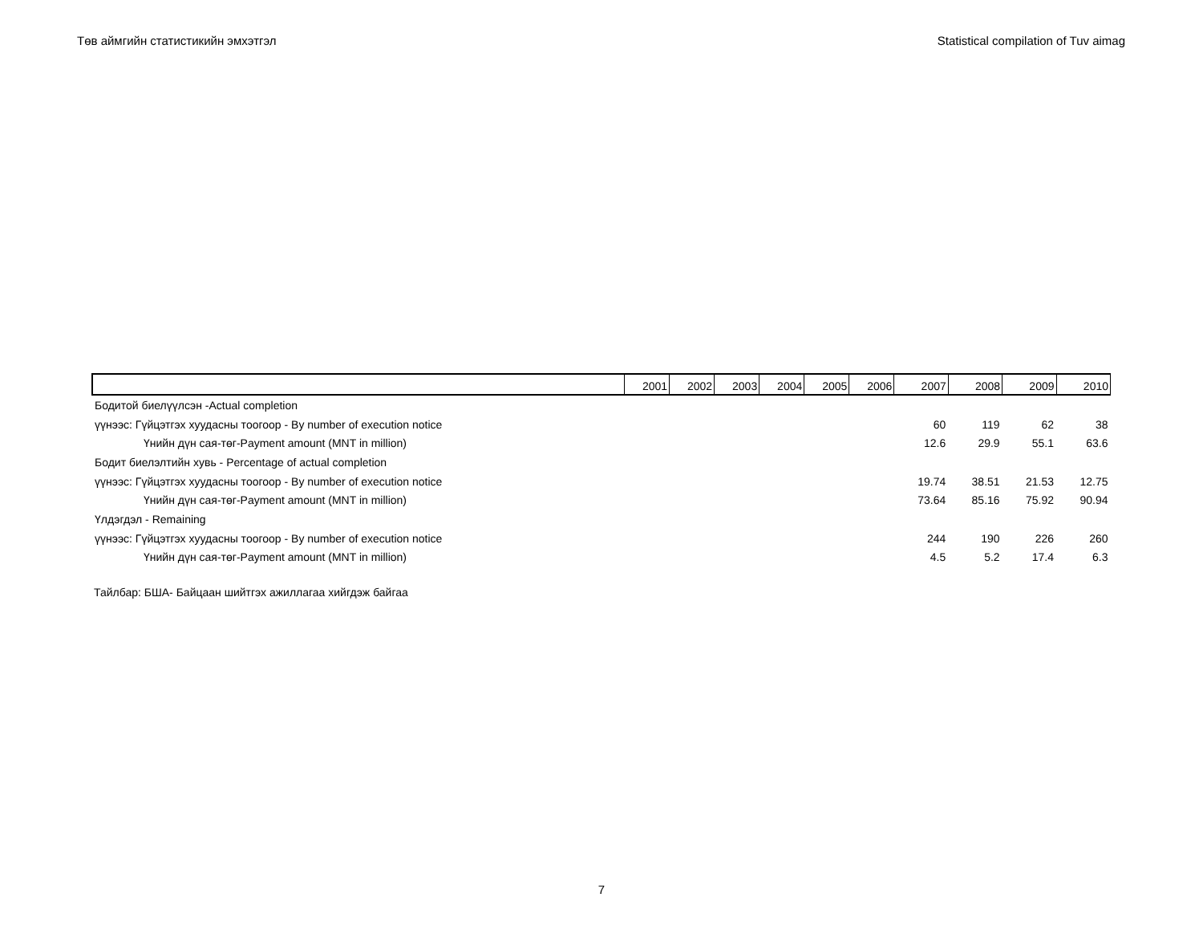Төв аймгийн статистикийн эмхэтгэл Statistical compilation of Tuv aimag
| | 2001 | 2002 | 2003 | 2004 | 2005 | 2006 | 2007 | 2008 | 2009 | 2010 |
| --- | --- | --- | --- | --- | --- | --- | --- | --- | --- | --- |
| Бодитой биелүүлсэн -Actual completion | | | | | | | | | | |
| үүнээс: Гүйцэтгэх хуудасны тоогоор - By number of execution notice | | | | | | | 60 | 119 | 62 | 38 |
| Үнийн дүн сая-төг-Payment amount (MNT in million) | | | | | | | 12.6 | 29.9 | 55.1 | 63.6 |
| Бодит биелэлтийн хувь - Percentage of actual completion | | | | | | | | | | |
| үүнээс: Гүйцэтгэх хуудасны тоогоор - By number of execution notice | | | | | | | 19.74 | 38.51 | 21.53 | 12.75 |
| Үнийн дүн сая-төг-Payment amount (MNT in million) | | | | | | | 73.64 | 85.16 | 75.92 | 90.94 |
| Үлдэгдэл - Remaining | | | | | | | | | | |
| үүнээс: Гүйцэтгэх хуудасны тоогоор - By number of execution notice | | | | | | | 244 | 190 | 226 | 260 |
| Үнийн дүн сая-төг-Payment amount (MNT in million) | | | | | | | 4.5 | 5.2 | 17.4 | 6.3 |
Тайлбар: БША- Байцаан шийтгэх ажиллагаа хийгдэж байгаа
7